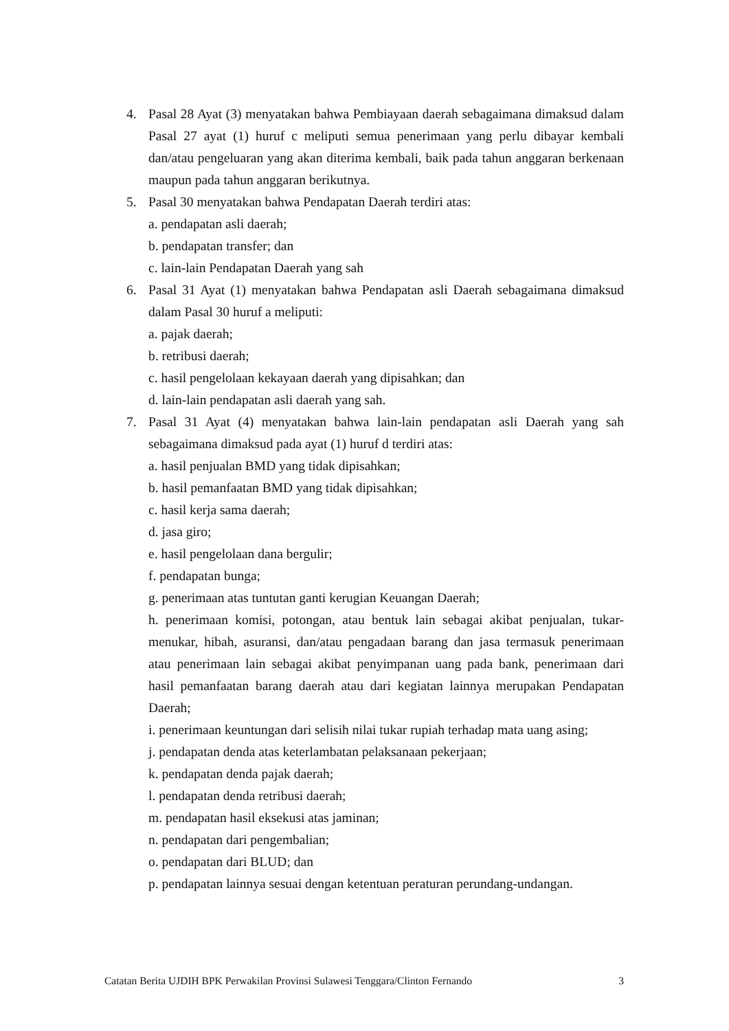4. Pasal 28 Ayat (3) menyatakan bahwa Pembiayaan daerah sebagaimana dimaksud dalam Pasal 27 ayat (1) huruf c meliputi semua penerimaan yang perlu dibayar kembali dan/atau pengeluaran yang akan diterima kembali, baik pada tahun anggaran berkenaan maupun pada tahun anggaran berikutnya.
5. Pasal 30 menyatakan bahwa Pendapatan Daerah terdiri atas:
a. pendapatan asli daerah;
b. pendapatan transfer; dan
c. lain-lain Pendapatan Daerah yang sah
6. Pasal 31 Ayat (1) menyatakan bahwa Pendapatan asli Daerah sebagaimana dimaksud dalam Pasal 30 huruf a meliputi:
a. pajak daerah;
b. retribusi daerah;
c. hasil pengelolaan kekayaan daerah yang dipisahkan; dan
d. lain-lain pendapatan asli daerah yang sah.
7. Pasal 31 Ayat (4) menyatakan bahwa lain-lain pendapatan asli Daerah yang sah sebagaimana dimaksud pada ayat (1) huruf d terdiri atas:
a. hasil penjualan BMD yang tidak dipisahkan;
b. hasil pemanfaatan BMD yang tidak dipisahkan;
c. hasil kerja sama daerah;
d. jasa giro;
e. hasil pengelolaan dana bergulir;
f. pendapatan bunga;
g. penerimaan atas tuntutan ganti kerugian Keuangan Daerah;
h. penerimaan komisi, potongan, atau bentuk lain sebagai akibat penjualan, tukar-menukar, hibah, asuransi, dan/atau pengadaan barang dan jasa termasuk penerimaan atau penerimaan lain sebagai akibat penyimpanan uang pada bank, penerimaan dari hasil pemanfaatan barang daerah atau dari kegiatan lainnya merupakan Pendapatan Daerah;
i. penerimaan keuntungan dari selisih nilai tukar rupiah terhadap mata uang asing;
j. pendapatan denda atas keterlambatan pelaksanaan pekerjaan;
k. pendapatan denda pajak daerah;
l. pendapatan denda retribusi daerah;
m. pendapatan hasil eksekusi atas jaminan;
n. pendapatan dari pengembalian;
o. pendapatan dari BLUD; dan
p. pendapatan lainnya sesuai dengan ketentuan peraturan perundang-undangan.
Catatan Berita UJDIH BPK Perwakilan Provinsi Sulawesi Tenggara/Clinton Fernando 3